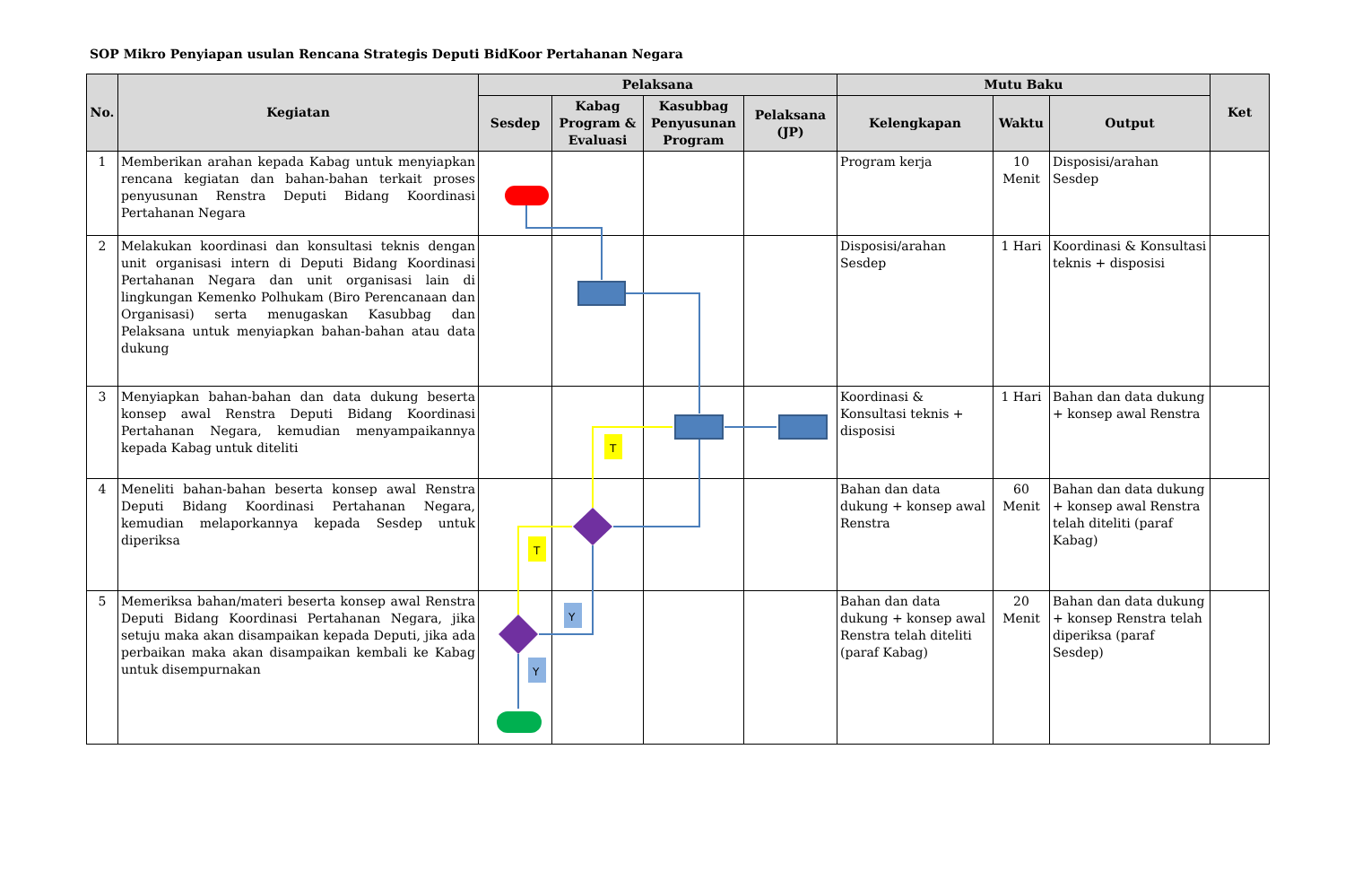SOP Mikro Penyiapan usulan Rencana Strategis Deputi BidKoor Pertahanan Negara
| No. | Kegiatan | Pelaksana | | | | Mutu Baku | | | Ket |
| --- | --- | --- | --- | --- | --- | --- | --- | --- | --- |
| | | Sesdep | Kabag Program & Evaluasi | Kasubbag Penyusunan Program | Pelaksana (JP) | Kelengkapan | Waktu | Output | |
| 1 | Memberikan arahan kepada Kabag untuk menyiapkan rencana kegiatan dan bahan-bahan terkait proses penyusunan Renstra Deputi Bidang Koordinasi Pertahanan Negara | | | | | Program kerja | 10 Menit | Disposisi/arahan Sesdep | |
| 2 | Melakukan koordinasi dan konsultasi teknis dengan unit organisasi intern di Deputi Bidang Koordinasi Pertahanan Negara dan unit organisasi lain di lingkungan Kemenko Polhukam (Biro Perencanaan dan Organisasi) serta menugaskan Kasubbag dan Pelaksana untuk menyiapkan bahan-bahan atau data dukung | | | | | Disposisi/arahan Sesdep | 1 Hari | Koordinasi & Konsultasi teknis + disposisi | |
| 3 | Menyiapkan bahan-bahan dan data dukung beserta konsep awal Renstra Deputi Bidang Koordinasi Pertahanan Negara, kemudian menyampaikannya kepada Kabag untuk diteliti | | | | | Koordinasi & Konsultasi teknis + disposisi | 1 Hari | Bahan dan data dukung + konsep awal Renstra | |
| 4 | Meneliti bahan-bahan beserta konsep awal Renstra Deputi Bidang Koordinasi Pertahanan Negara, kemudian melaporkannya kepada Sesdep untuk diperiksa | | | | | Bahan dan data dukung + konsep awal Renstra | 60 Menit | Bahan dan data dukung + konsep awal Renstra telah diteliti (paraf Kabag) | |
| 5 | Memeriksa bahan/materi beserta konsep awal Renstra Deputi Bidang Koordinasi Pertahanan Negara, jika setuju maka akan disampaikan kepada Deputi, jika ada perbaikan maka akan disampaikan kembali ke Kabag untuk disempurnakan | | | | | Bahan dan data dukung + konsep awal Renstra telah diteliti (paraf Kabag) | 20 Menit | Bahan dan data dukung + konsep Renstra telah diperiksa (paraf Sesdep) | |
T
T
Y
Y